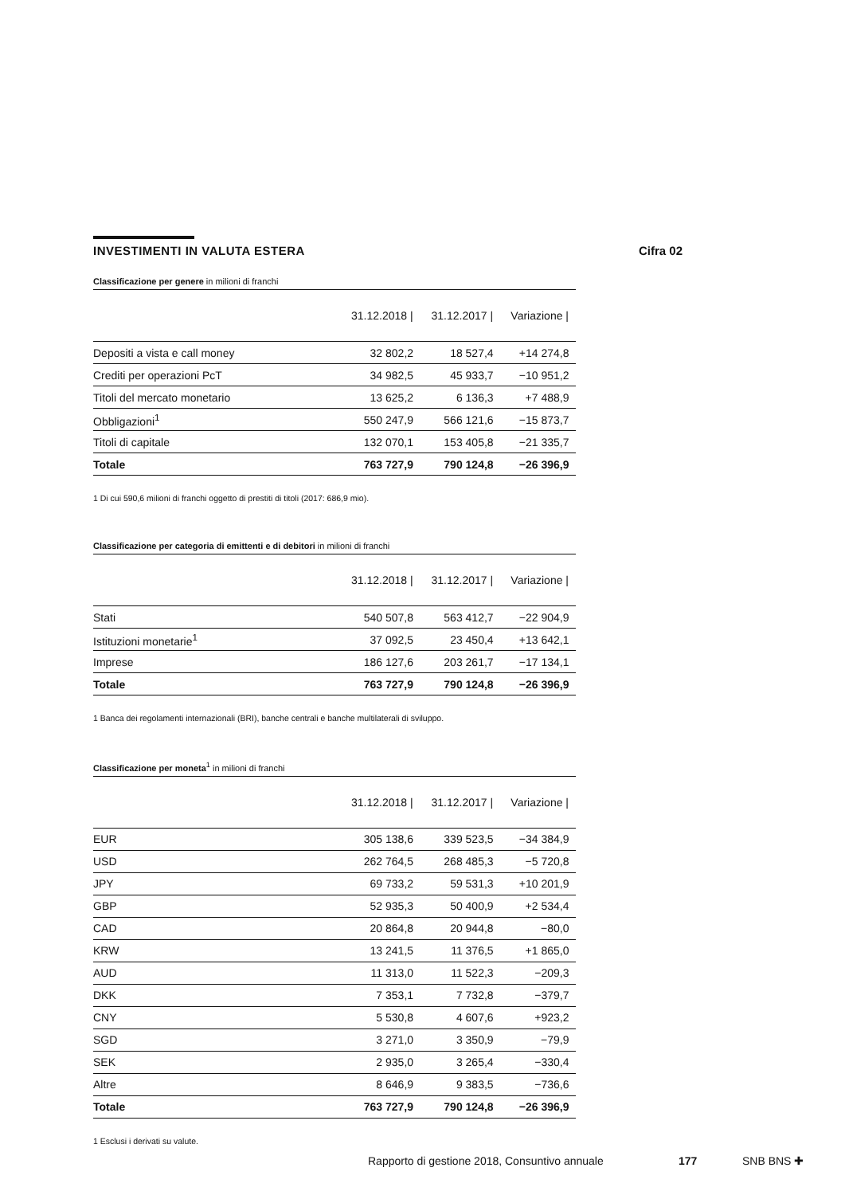INVESTIMENTI IN VALUTA ESTERA Cifra 02
Classificazione per genere in milioni di franchi
| | 31.12.2018 / | 31.12.2017 / | Variazione / |
| --- | --- | --- | --- |
| Depositi a vista e call money | 32 802,2 | 18 527,4 | +14 274,8 |
| Crediti per operazioni PcT | 34 982,5 | 45 933,7 | −10 951,2 |
| Titoli del mercato monetario | 13 625,2 | 6 136,3 | +7 488,9 |
| Obbligazioni<sup>1</sup> | 550 247,9 | 566 121,6 | −15 873,7 |
| Titoli di capitale | 132 070,1 | 153 405,8 | −21 335,7 |
| Totale | 763 727,9 | 790 124,8 | −26 396,9 |
1 Di cui 590,6 milioni di franchi oggetto di prestiti di titoli (2017: 686,9 mio).
Classificazione per categoria di emittenti e di debitori in milioni di franchi
| | 31.12.2018 / | 31.12.2017 / | Variazione / |
| --- | --- | --- | --- |
| Stati | 540 507,8 | 563 412,7 | −22 904,9 |
| Istituzioni monetarie<sup>1</sup> | 37 092,5 | 23 450,4 | +13 642,1 |
| Imprese | 186 127,6 | 203 261,7 | −17 134,1 |
| Totale | 763 727,9 | 790 124,8 | −26 396,9 |
1 Banca dei regolamenti internazionali (BRI), banche centrali e banche multilaterali di sviluppo.
Classificazione per moneta<sup>1</sup> in milioni di franchi
| | 31.12.2018 / | 31.12.2017 / | Variazione / |
| --- | --- | --- | --- |
| EUR | 305 138,6 | 339 523,5 | −34 384,9 |
| USD | 262 764,5 | 268 485,3 | −5 720,8 |
| JPY | 69 733,2 | 59 531,3 | +10 201,9 |
| GBP | 52 935,3 | 50 400,9 | +2 534,4 |
| CAD | 20 864,8 | 20 944,8 | −80,0 |
| KRW | 13 241,5 | 11 376,5 | +1 865,0 |
| AUD | 11 313,0 | 11 522,3 | −209,3 |
| DKK | 7 353,1 | 7 732,8 | −379,7 |
| CNY | 5 530,8 | 4 607,6 | +923,2 |
| SGD | 3 271,0 | 3 350,9 | −79,9 |
| SEK | 2 935,0 | 3 265,4 | −330,4 |
| Altre | 8 646,9 | 9 383,5 | −736,6 |
| Totale | 763 727,9 | 790 124,8 | −26 396,9 |
1 Esclusi i derivati su valute.
Rapporto di gestione 2018, Consuntivo annuale 177 SNB BNS ✚